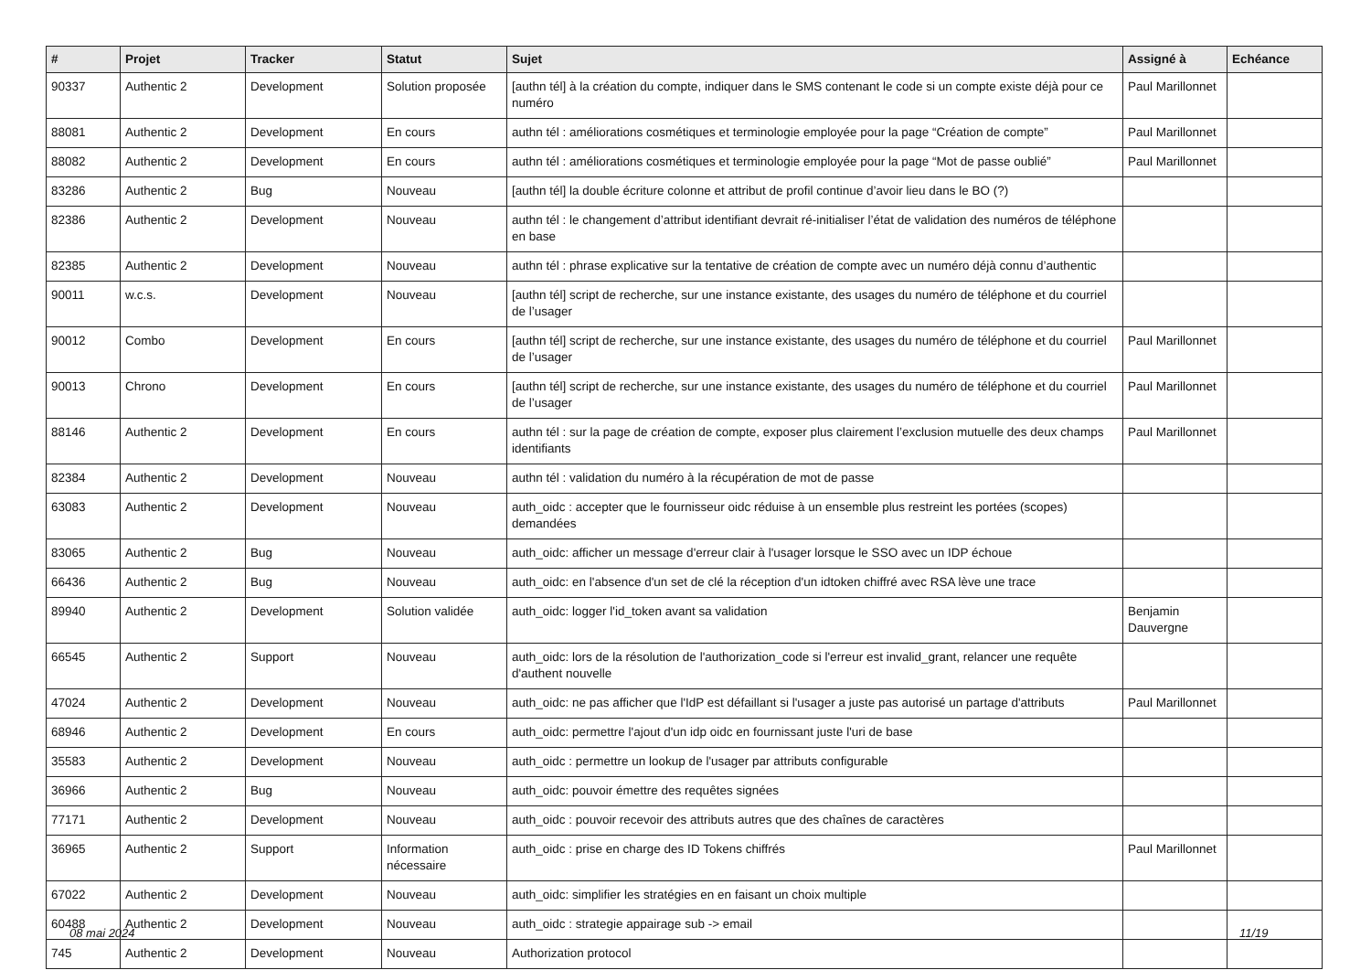| # | Projet | Tracker | Statut | Sujet | Assigné à | Echéance |
| --- | --- | --- | --- | --- | --- | --- |
| 90337 | Authentic 2 | Development | Solution proposée | [authn tél] à la création du compte, indiquer dans le SMS contenant le code si un compte existe déjà pour ce numéro | Paul Marillonnet | |
| 88081 | Authentic 2 | Development | En cours | authn tél : améliorations cosmétiques et terminologie employée pour la page “Création de compte” | Paul Marillonnet | |
| 88082 | Authentic 2 | Development | En cours | authn tél : améliorations cosmétiques et terminologie employée pour la page “Mot de passe oublié” | Paul Marillonnet | |
| 83286 | Authentic 2 | Bug | Nouveau | [authn tél] la double écriture colonne et attribut de profil continue d’avoir lieu dans le BO (?) | | |
| 82386 | Authentic 2 | Development | Nouveau | authn tél : le changement d’attribut identifiant devrait ré-initialiser l’état de validation des numéros de téléphone en base | | |
| 82385 | Authentic 2 | Development | Nouveau | authn tél : phrase explicative sur la tentative de création de compte avec un numéro déjà connu d’authentic | | |
| 90011 | w.c.s. | Development | Nouveau | [authn tél] script de recherche, sur une instance existante, des usages du numéro de téléphone et du courriel de l’usager | | |
| 90012 | Combo | Development | En cours | [authn tél] script de recherche, sur une instance existante, des usages du numéro de téléphone et du courriel de l’usager | Paul Marillonnet | |
| 90013 | Chrono | Development | En cours | [authn tél] script de recherche, sur une instance existante, des usages du numéro de téléphone et du courriel de l’usager | Paul Marillonnet | |
| 88146 | Authentic 2 | Development | En cours | authn tél : sur la page de création de compte, exposer plus clairement l’exclusion mutuelle des deux champs identifiants | Paul Marillonnet | |
| 82384 | Authentic 2 | Development | Nouveau | authn tél : validation du numéro à la récupération de mot de passe | | |
| 63083 | Authentic 2 | Development | Nouveau | auth_oidc : accepter que le fournisseur oidc réduise à un ensemble plus restreint les portées (scopes) demandées | | |
| 83065 | Authentic 2 | Bug | Nouveau | auth_oidc: afficher un message d'erreur clair à l'usager lorsque le SSO avec un IDP échoue | | |
| 66436 | Authentic 2 | Bug | Nouveau | auth_oidc: en l'absence d'un set de clé la réception d'un idtoken chiffré avec RSA lève une trace | | |
| 89940 | Authentic 2 | Development | Solution validée | auth_oidc: logger l'id_token avant sa validation | Benjamin Dauvergne | |
| 66545 | Authentic 2 | Support | Nouveau | auth_oidc: lors de la résolution de l'authorization_code si l'erreur est invalid_grant, relancer une requête d'authent nouvelle | | |
| 47024 | Authentic 2 | Development | Nouveau | auth_oidc: ne pas afficher que l'IdP est défaillant si l'usager a juste pas autorisé un partage d'attributs | Paul Marillonnet | |
| 68946 | Authentic 2 | Development | En cours | auth_oidc: permettre l'ajout d'un idp oidc en fournissant juste l'uri de base | | |
| 35583 | Authentic 2 | Development | Nouveau | auth_oidc : permettre un lookup de l'usager par attributs configurable | | |
| 36966 | Authentic 2 | Bug | Nouveau | auth_oidc: pouvoir émettre des requêtes signées | | |
| 77171 | Authentic 2 | Development | Nouveau | auth_oidc : pouvoir recevoir des attributs autres que des chaînes de caractères | | |
| 36965 | Authentic 2 | Support | Information nécessaire | auth_oidc : prise en charge des ID Tokens chiffrés | Paul Marillonnet | |
| 67022 | Authentic 2 | Development | Nouveau | auth_oidc: simplifier les stratégies en en faisant un choix multiple | | |
| 60488 | Authentic 2 | Development | Nouveau | auth_oidc : strategie appairage sub -> email | | |
| 745 | Authentic 2 | Development | Nouveau | Authorization protocol | | |
08 mai 2024 11/19